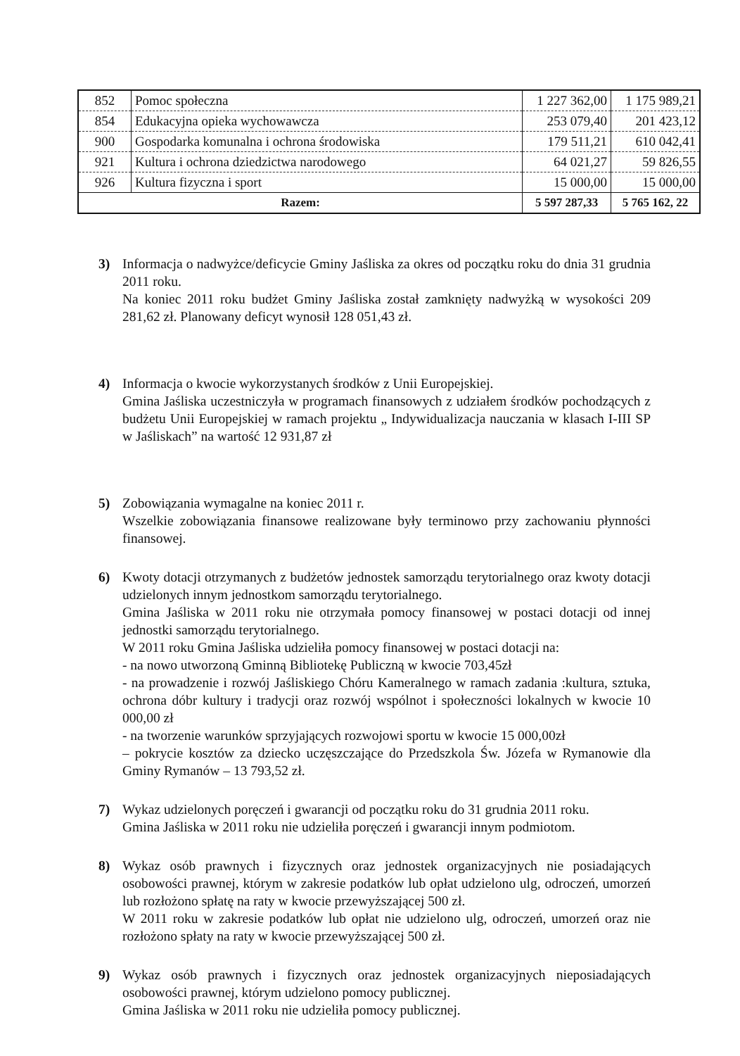| 852 | Pomoc społeczna | 1 227 362,00 | 1 175 989,21 |
| 854 | Edukacyjna opieka wychowawcza | 253 079,40 | 201 423,12 |
| 900 | Gospodarka komunalna i ochrona środowiska | 179 511,21 | 610 042,41 |
| 921 | Kultura i ochrona dziedzictwa narodowego | 64 021,27 | 59 826,55 |
| 926 | Kultura fizyczna i sport | 15 000,00 | 15 000,00 |
| Razem: | | 5 597 287,33 | 5 765 162, 22 |
3) Informacja o nadwyżce/deficycie Gminy Jaśliska za okres od początku roku do dnia 31 grudnia 2011 roku.
Na koniec 2011 roku budżet Gminy Jaśliska został zamknięty nadwyżką w wysokości 209 281,62 zł. Planowany deficyt wynosił 128 051,43 zł.
4) Informacja o kwocie wykorzystanych środków z Unii Europejskiej.
Gmina Jaśliska uczestniczyła w programach finansowych z udziałem środków pochodzących z budżetu Unii Europejskiej w ramach projektu „ Indywidualizacja nauczania w klasach I-III SP w Jaśliskach” na wartość 12 931,87 zł
5) Zobowiązania wymagalne na koniec 2011 r.
Wszelkie zobowiązania finansowe realizowane były terminowo przy zachowaniu płynności finansowej.
6) Kwoty dotacji otrzymanych z budżetów jednostek samorządu terytorialnego oraz kwoty dotacji udzielonych innym jednostkom samorządu terytorialnego.
Gmina Jaśliska w 2011 roku nie otrzymała pomocy finansowej w postaci dotacji od innej jednostki samorządu terytorialnego.
W 2011 roku Gmina Jaśliska udzieliła pomocy finansowej w postaci dotacji na:
- na nowo utworzoną Gminną Bibliotekę Publiczną w kwocie 703,45zł
- na prowadzenie i rozwój Jaśliskiego Chóru Kameralnego w ramach zadania :kultura, sztuka, ochrona dóbr kultury i tradycji oraz rozwój wspólnot i społeczności lokalnych w kwocie 10 000,00 zł
- na tworzenie warunków sprzyjających rozwojowi sportu w kwocie 15 000,00zł
– pokrycie kosztów za dziecko uczęszczające do Przedszkola Św. Józefa w Rymanowie dla Gminy Rymanów – 13 793,52 zł.
7) Wykaz udzielonych poręczeń i gwarancji od początku roku do 31 grudnia 2011 roku.
Gmina Jaśliska w 2011 roku nie udzieliła poręczeń i gwarancji innym podmiotom.
8) Wykaz osób prawnych i fizycznych oraz jednostek organizacyjnych nie posiadających osobowości prawnej, którym w zakresie podatków lub opłat udzielono ulg, odroczeń, umorzeń lub rozłożono spłatę na raty w kwocie przewyższającej 500 zł.
W 2011 roku w zakresie podatków lub opłat nie udzielono ulg, odroczeń, umorzeń oraz nie rozłożono spłaty na raty w kwocie przewyższającej 500 zł.
9) Wykaz osób prawnych i fizycznych oraz jednostek organizacyjnych nieposiadających osobowości prawnej, którym udzielono pomocy publicznej.
Gmina Jaśliska w 2011 roku nie udzieliła pomocy publicznej.